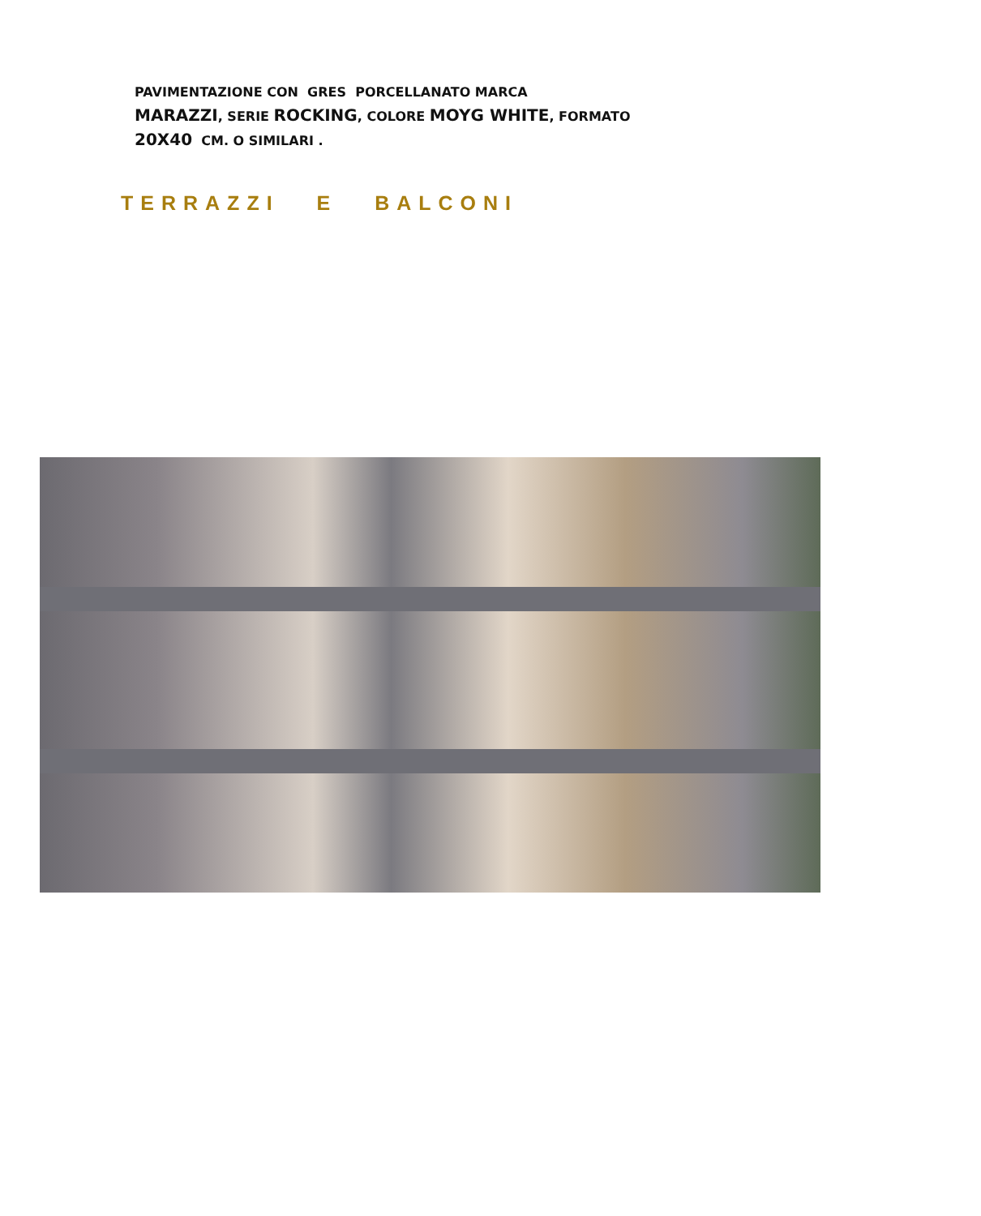TERRAZZI E BALCONI
PAVIMENTAZIONE CON GRES PORCELLANATO MARCA
MARAZZI, SERIE ROCKING, COLORE MOYG WHITE, FORMATO
20X40 CM. O SIMILARI .